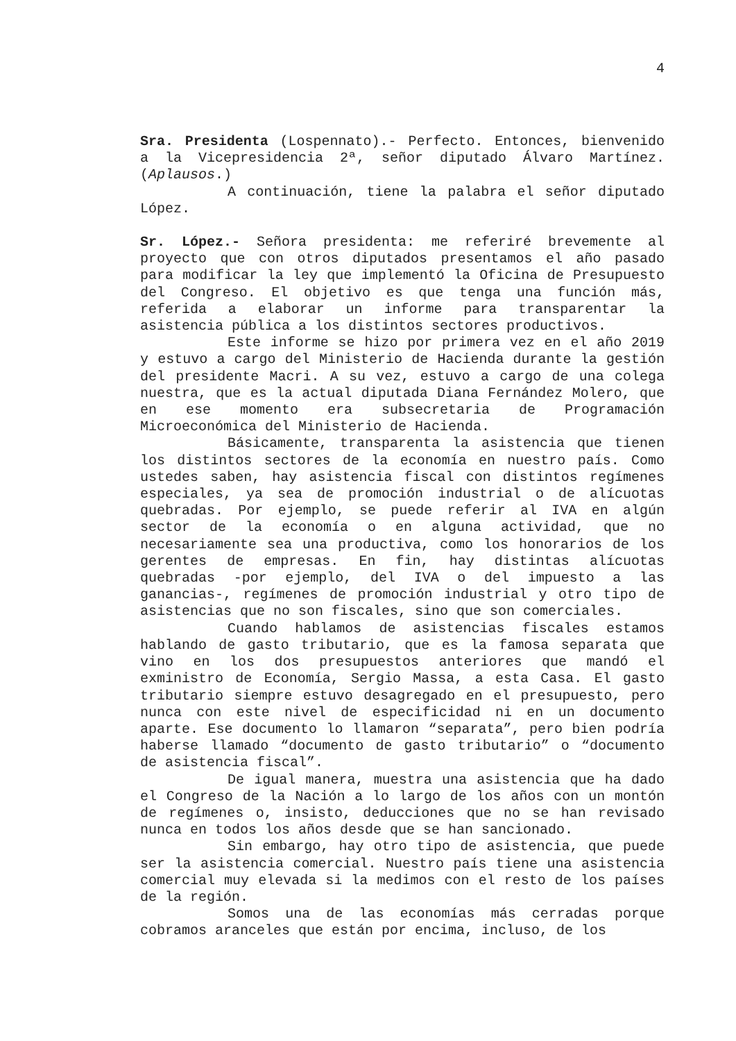4
Sra. Presidenta (Lospennato).- Perfecto. Entonces, bienvenido a la Vicepresidencia 2ª, señor diputado Álvaro Martínez. (Aplausos.)
A continuación, tiene la palabra el señor diputado López.
Sr. López.- Señora presidenta: me referiré brevemente al proyecto que con otros diputados presentamos el año pasado para modificar la ley que implementó la Oficina de Presupuesto del Congreso. El objetivo es que tenga una función más, referida a elaborar un informe para transparentar la asistencia pública a los distintos sectores productivos.
Este informe se hizo por primera vez en el año 2019 y estuvo a cargo del Ministerio de Hacienda durante la gestión del presidente Macri. A su vez, estuvo a cargo de una colega nuestra, que es la actual diputada Diana Fernández Molero, que en ese momento era subsecretaria de Programación Microeconómica del Ministerio de Hacienda.
Básicamente, transparenta la asistencia que tienen los distintos sectores de la economía en nuestro país. Como ustedes saben, hay asistencia fiscal con distintos regímenes especiales, ya sea de promoción industrial o de alícuotas quebradas. Por ejemplo, se puede referir al IVA en algún sector de la economía o en alguna actividad, que no necesariamente sea una productiva, como los honorarios de los gerentes de empresas. En fin, hay distintas alícuotas quebradas -por ejemplo, del IVA o del impuesto a las ganancias-, regímenes de promoción industrial y otro tipo de asistencias que no son fiscales, sino que son comerciales.
Cuando hablamos de asistencias fiscales estamos hablando de gasto tributario, que es la famosa separata que vino en los dos presupuestos anteriores que mandó el exministro de Economía, Sergio Massa, a esta Casa. El gasto tributario siempre estuvo desagregado en el presupuesto, pero nunca con este nivel de especificidad ni en un documento aparte. Ese documento lo llamaron “separata”, pero bien podría haberse llamado “documento de gasto tributario” o “documento de asistencia fiscal”.
De igual manera, muestra una asistencia que ha dado el Congreso de la Nación a lo largo de los años con un montón de regímenes o, insisto, deducciones que no se han revisado nunca en todos los años desde que se han sancionado.
Sin embargo, hay otro tipo de asistencia, que puede ser la asistencia comercial. Nuestro país tiene una asistencia comercial muy elevada si la medimos con el resto de los países de la región.
Somos una de las economías más cerradas porque cobramos aranceles que están por encima, incluso, de los